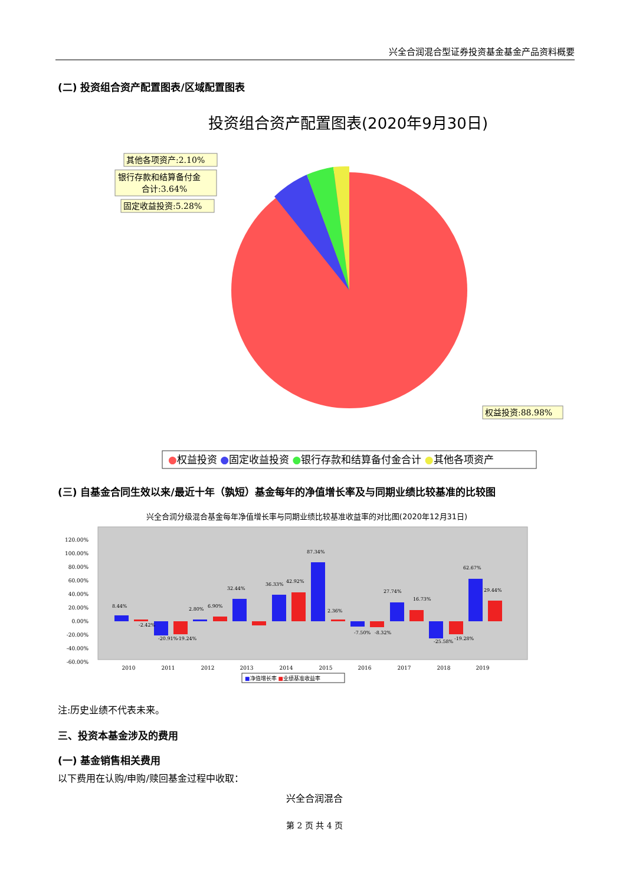兴全合润混合型证券投资基金基金产品资料概要
(二) 投资组合资产配置图表/区域配置图表
投资组合资产配置图表(2020年9月30日)
其他各项资产:2.10%
银行存款和结算备付金
合计:3.64%
固定收益投资:5.28%
权益投资:88.98%
●权益投资 ●固定收益投资 ●银行存款和结算备付金合计 ●其他各项资产
(三) 自基金合同生效以来/最近十年（孰短）基金每年的净值增长率及与同期业绩比较基准的比较图
兴全合润分级混合基金每年净值增长率与同期业绩比较基准收益率的对比图(2020年12月31日)
120.00%
100.00%
80.00%
60.00%
40.00%
20.00%
0.00%
-20.00%
-40.00%
-60.00%
2010
2011
2012
2013
2014
2015
2016
2017
2018
2019
8.44%
-2.42%
-20.91%
-19.24%
2.80%
6.90%
32.44%
36.33%
42.92%
87.34%
2.36%
-7.50%
-8.32%
27.74%
16.73%
-25.58%
-19.28%
62.67%
29.44%
■净值增长率 ■业绩基准收益率
注:历史业绩不代表未来。
三、投资本基金涉及的费用
(一) 基金销售相关费用
以下费用在认购/申购/赎回基金过程中收取：
兴全合润混合
第 2 页 共 4 页